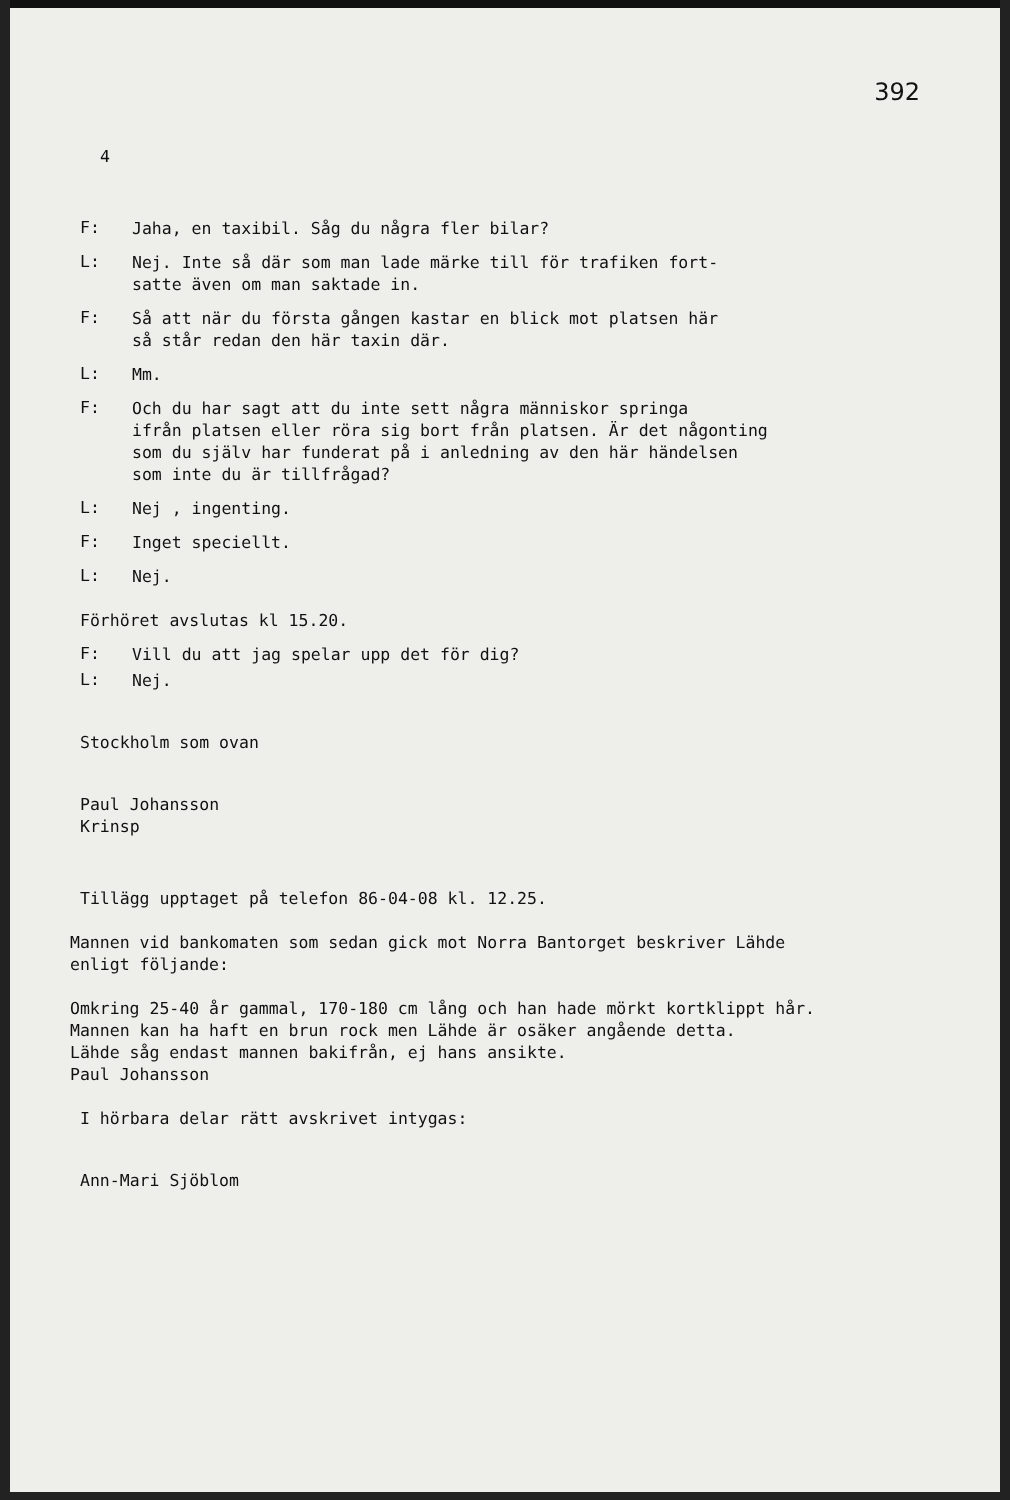392
4
F:
Jaha, en taxibil. Såg du några fler bilar?
L:
Nej. Inte så där som man lade märke till för trafiken fort-
satte även om man saktade in.
F:
Så att när du första gången kastar en blick mot platsen här
så står redan den här taxin där.
L:
Mm.
F:
Och du har sagt att du inte sett några människor springa
ifrån platsen eller röra sig bort från platsen. Är det någonting
som du själv har funderat på i anledning av den här händelsen
som inte du är tillfrågad?
L:
Nej , ingenting.
F:
Inget speciellt.
L:
Nej.
Förhöret avslutas kl 15.20.
F:
Vill du att jag spelar upp det för dig?
L:
Nej.
Stockholm som ovan
Paul Johansson
Krinsp
Tillägg upptaget på telefon 86-04-08 kl. 12.25.
Mannen vid bankomaten som sedan gick mot Norra Bantorget beskriver Lähde
enligt följande:
Omkring 25-40 år gammal, 170-180 cm lång och han hade mörkt kortklippt hår.
Mannen kan ha haft en brun rock men Lähde är osäker angående detta.
Lähde såg endast mannen bakifrån, ej hans ansikte.
Paul Johansson
I hörbara delar rätt avskrivet intygas:
Ann-Mari Sjöblom